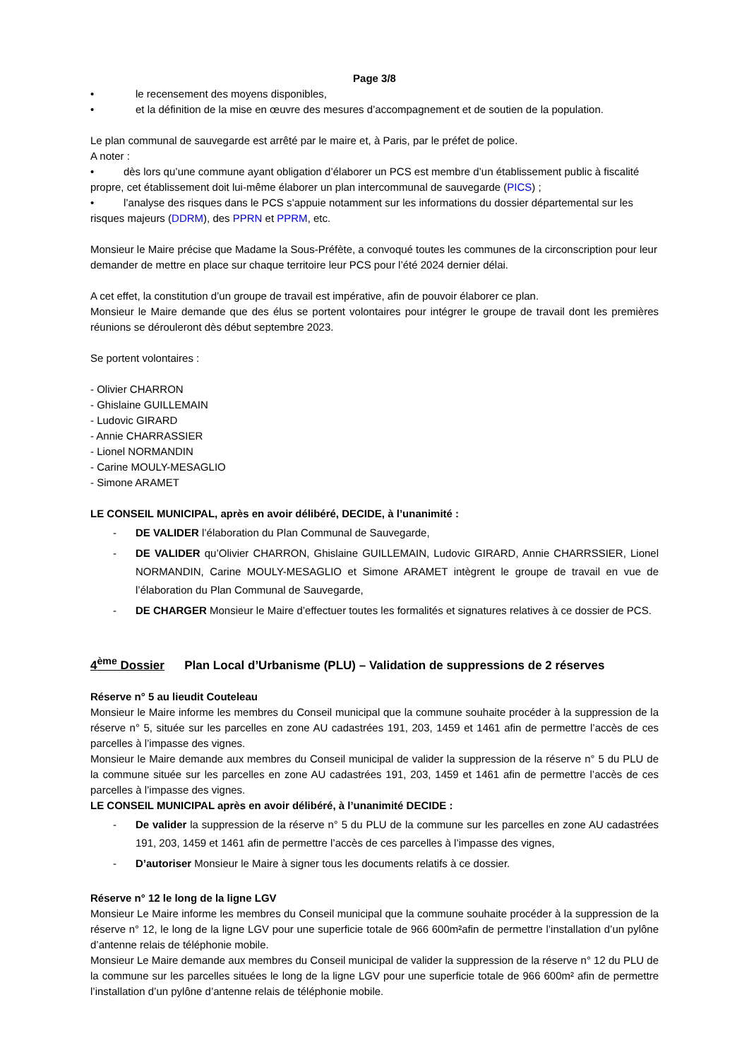Page 3/8
• le recensement des moyens disponibles,
• et la définition de la mise en œuvre des mesures d’accompagnement et de soutien de la population.
Le plan communal de sauvegarde est arrêté par le maire et, à Paris, par le préfet de police.
A noter :
• dès lors qu’une commune ayant obligation d’élaborer un PCS est membre d’un établissement public à fiscalité propre, cet établissement doit lui-même élaborer un plan intercommunal de sauvegarde (PICS) ;
• l’analyse des risques dans le PCS s’appuie notamment sur les informations du dossier départemental sur les risques majeurs (DDRM), des PPRN et PPRM, etc.
Monsieur le Maire précise que Madame la Sous-Préfète, a convoqué toutes les communes de la circonscription pour leur demander de mettre en place sur chaque territoire leur PCS pour l’été 2024 dernier délai.
A cet effet, la constitution d’un groupe de travail est impérative, afin de pouvoir élaborer ce plan.
Monsieur le Maire demande que des élus se portent volontaires pour intégrer le groupe de travail dont les premières réunions se dérouleront dès début septembre 2023.
Se portent volontaires :
- Olivier CHARRON
- Ghislaine GUILLEMAIN
- Ludovic GIRARD
- Annie CHARRASSIER
- Lionel NORMANDIN
- Carine MOULY-MESAGLIO
- Simone ARAMET
LE CONSEIL MUNICIPAL, après en avoir délibéré, DECIDE, à l’unanimité :
- DE VALIDER l’élaboration du Plan Communal de Sauvegarde,
- DE VALIDER qu’Olivier CHARRON, Ghislaine GUILLEMAIN, Ludovic GIRARD, Annie CHARRSSIER, Lionel NORMANDIN, Carine MOULY-MESAGLIO et Simone ARAMET intègrent le groupe de travail en vue de l’élaboration du Plan Communal de Sauvegarde,
- DE CHARGER Monsieur le Maire d’effectuer toutes les formalités et signatures relatives à ce dossier de PCS.
4<sup>ème</sup> Dossier Plan Local d’Urbanisme (PLU) – Validation de suppressions de 2 réserves
Réserve n° 5 au lieudit Couteleau
Monsieur le Maire informe les membres du Conseil municipal que la commune souhaite procéder à la suppression de la réserve n° 5, située sur les parcelles en zone AU cadastrées 191, 203, 1459 et 1461 afin de permettre l’accès de ces parcelles à l’impasse des vignes.
Monsieur le Maire demande aux membres du Conseil municipal de valider la suppression de la réserve n° 5 du PLU de la commune située sur les parcelles en zone AU cadastrées 191, 203, 1459 et 1461 afin de permettre l’accès de ces parcelles à l’impasse des vignes.
LE CONSEIL MUNICIPAL après en avoir délibéré, à l’unanimité DECIDE :
- De valider la suppression de la réserve n° 5 du PLU de la commune sur les parcelles en zone AU cadastrées 191, 203, 1459 et 1461 afin de permettre l’accès de ces parcelles à l’impasse des vignes,
- D’autoriser Monsieur le Maire à signer tous les documents relatifs à ce dossier.
Réserve n° 12 le long de la ligne LGV
Monsieur Le Maire informe les membres du Conseil municipal que la commune souhaite procéder à la suppression de la réserve n° 12, le long de la ligne LGV pour une superficie totale de 966 600m²afin de permettre l’installation d’un pylône d’antenne relais de téléphonie mobile.
Monsieur Le Maire demande aux membres du Conseil municipal de valider la suppression de la réserve n° 12 du PLU de la commune sur les parcelles situées le long de la ligne LGV pour une superficie totale de 966 600m² afin de permettre l’installation d’un pylône d’antenne relais de téléphonie mobile.